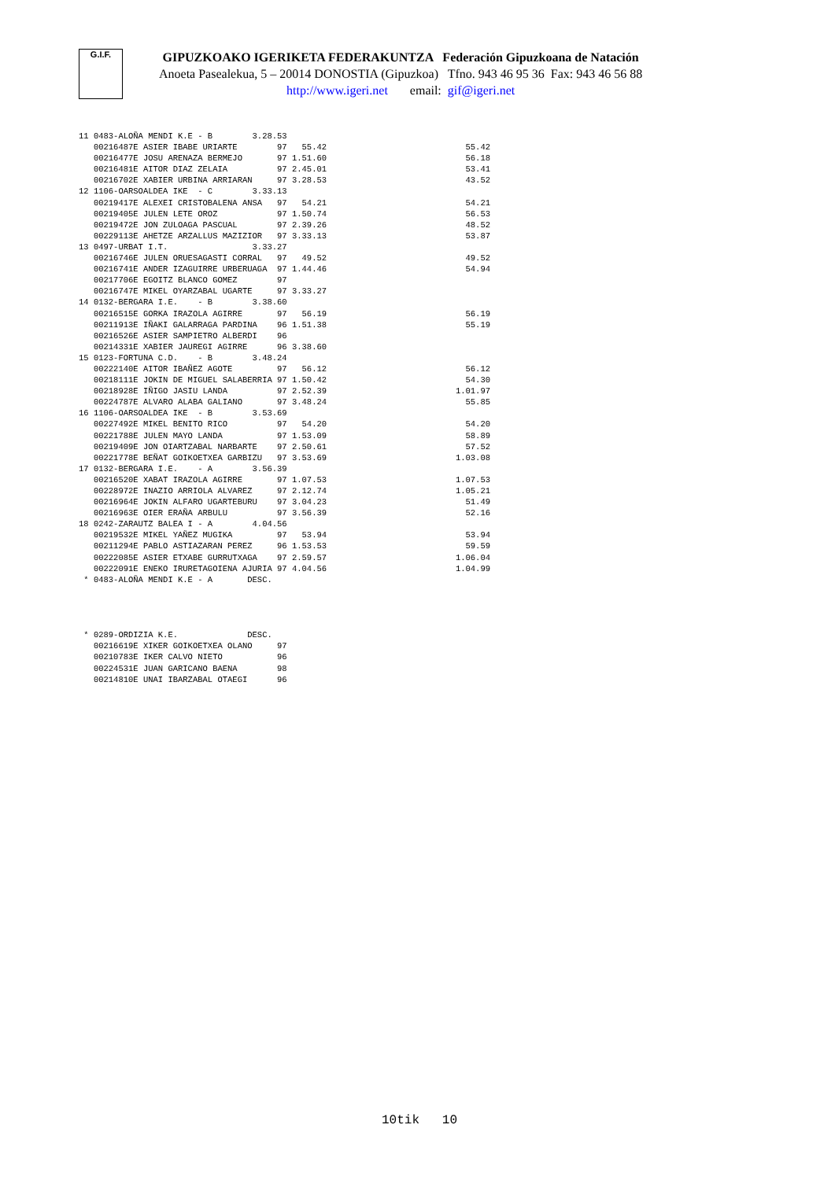G.I.F.
GIPUZKOAKO IGERIKETA FEDERAKUNTZA Federación Gipuzkoana de Natación
Anoeta Pasealekua, 5 – 20014 DONOSTIA (Gipuzkoa) Tfno. 943 46 95 36 Fax: 943 46 56 88
http://www.igeri.net email: gif@igeri.net
11 0483-ALOÑA MENDI K.E - B        3.28.53
   00216487E ASIER IBABE URIARTE        97   55.42                            55.42
   00216477E JOSU ARENAZA BERMEJO       97 1.51.60                            56.18
   00216481E AITOR DIAZ ZELAIA          97 2.45.01                            53.41
   00216702E XABIER URBINA ARRIARAN     97 3.28.53                            43.52
12 1106-OARSOALDEA IKE  - C        3.33.13
   00219417E ALEXEI CRISTOBALENA ANSA   97   54.21                            54.21
   00219405E JULEN LETE OROZ            97 1.50.74                            56.53
   00219472E JON ZULOAGA PASCUAL        97 2.39.26                            48.52
   00229113E AHETZE ARZALLUS MAZIZIOR   97 3.33.13                            53.87
13 0497-URBAT I.T.                 3.33.27
   00216746E JULEN ORUESAGASTI CORRAL   97   49.52                            49.52
   00216741E ANDER IZAGUIRRE URBERUAGA  97 1.44.46                            54.94
   00217706E EGOITZ BLANCO GOMEZ        97
   00216747E MIKEL OYARZABAL UGARTE     97 3.33.27
14 0132-BERGARA I.E.    - B        3.38.60
   00216515E GORKA IRAZOLA AGIRRE       97   56.19                            56.19
   00211913E IÑAKI GALARRAGA PARDINA    96 1.51.38                            55.19
   00216526E ASIER SAMPIETRO ALBERDI    96
   00214331E XABIER JAUREGI AGIRRE      96 3.38.60
15 0123-FORTUNA C.D.    - B        3.48.24
   00222140E AITOR IBAÑEZ AGOTE         97   56.12                            56.12
   00218111E JOKIN DE MIGUEL SALABERRIA 97 1.50.42                            54.30
   00218928E IÑIGO JASIU LANDA          97 2.52.39                          1.01.97
   00224787E ALVARO ALABA GALIANO       97 3.48.24                            55.85
16 1106-OARSOALDEA IKE  - B        3.53.69
   00227492E MIKEL BENITO RICO          97   54.20                            54.20
   00221788E JULEN MAYO LANDA           97 1.53.09                            58.89
   00219409E JON OIARTZABAL NARBARTE    97 2.50.61                            57.52
   00221778E BEÑAT GOIKOETXEA GARBIZU   97 3.53.69                          1.03.08
17 0132-BERGARA I.E.    - A        3.56.39
   00216520E XABAT IRAZOLA AGIRRE       97 1.07.53                          1.07.53
   00228972E INAZIO ARRIOLA ALVAREZ     97 2.12.74                          1.05.21
   00216964E JOKIN ALFARO UGARTEBURU    97 3.04.23                            51.49
   00216963E OIER ERAÑA ARBULU          97 3.56.39                            52.16
18 0242-ZARAUTZ BALEA I - A        4.04.56
   00219532E MIKEL YAÑEZ MUGIKA         97   53.94                            53.94
   00211294E PABLO ASTIAZARAN PEREZ     96 1.53.53                            59.59
   00222085E ASIER ETXABE GURRUTXAGA    97 2.59.57                          1.06.04
   00222091E ENEKO IRURETAGOIENA AJURIA 97 4.04.56                          1.04.99
 * 0483-ALOÑA MENDI K.E - A       DESC.




 * 0289-ORDIZIA K.E.              DESC.
   00216619E XIKER GOIKOETXEA OLANO     97
   00210783E IKER CALVO NIETO           96
   00224531E JUAN GARICANO BAENA        98
   00214810E UNAI IBARZABAL OTAEGI      96
10tik 10